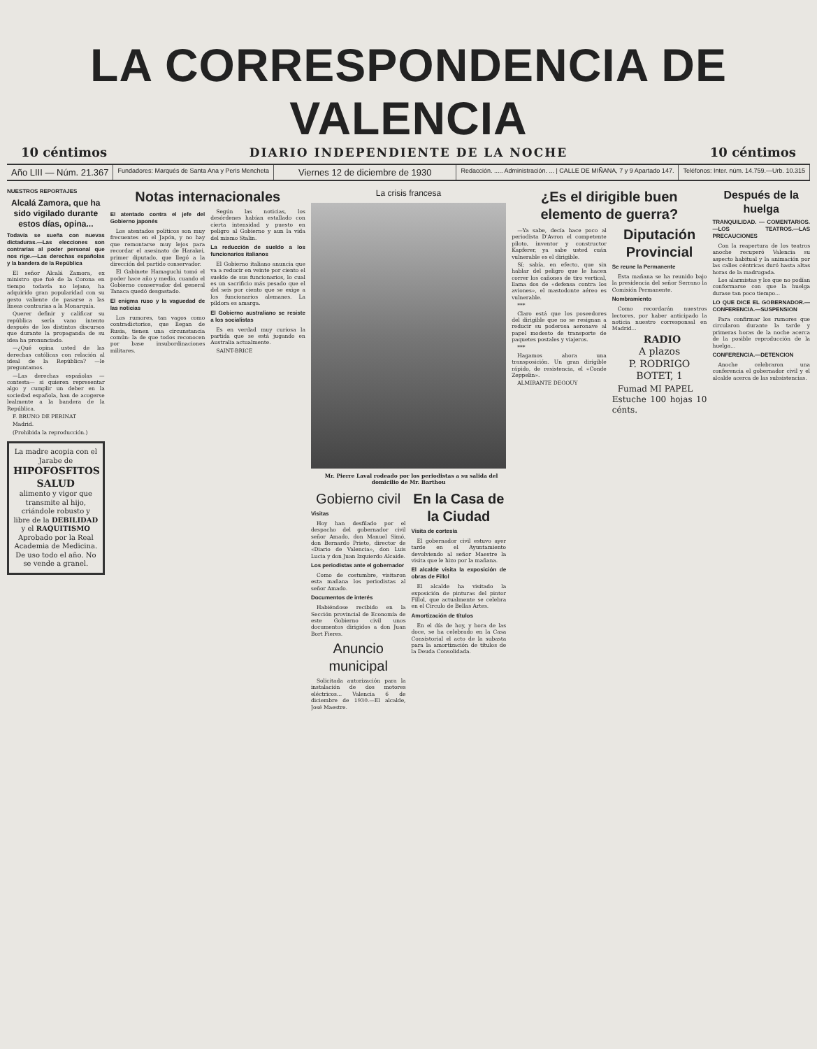LA CORRESPONDENCIA DE VALENCIA
10 céntimos DIARIO INDEPENDIENTE DE LA NOCHE 10 céntimos
Año LIII — Núm. 21.367
Fundadores: Marqués de Santa Ana y Peris Mencheta
Viernes 12 de diciembre de 1930
Redacción. ..... Administración. ... | CALLE DE MIÑANA, 7 y 9 Apartado 147.
Teléfonos: Inter. núm. 14.759.—Urb. 10.315
NUESTROS REPORTAJES
Alcalá Zamora, que ha sido vigilado durante estos días, opina...
Todavía se sueña con nuevas dictaduras.—Las elecciones son contrarias al poder personal que nos rige.—Las derechas españolas y la bandera de la República
El señor Alcalá Zamora, ex ministro que fué de la Corona en tiempo todavía no lejano, ha adquirido gran popularidad con su gesto valiente de pasarse a las líneas contrarias a la Monarquía.
Querer definir y calificar su república sería vano intento después de los distintos discursos que durante la propaganda de su idea ha pronunciado.
—¿Qué opina usted de las derechas católicas con relación al ideal de la República? —le preguntamos.
—Las derechas españolas —contesta— si quieren representar algo y cumplir un deber en la sociedad española, han de acogerse lealmente a la bandera de la República.
F. BRUNO DE PERINAT
Madrid.
(Prohibida la reproducción.)
La madre acopia con el Jarabe de
HIPOFOSFITOS SALUD
alimento y vigor que transmite al hijo, criándole robusto y libre de la DEBILIDAD y el RAQUITISMO
Aprobado por la Real Academia de Medicina.
De uso todo el año. No se vende a granel.
Notas internacionales
El atentado contra el jefe del Gobierno japonés
Los atentados políticos son muy frecuentes en el Japón, y no hay que remontarse muy lejos para recordar el asesinato de Harakei, primer diputado, que llegó a la dirección del partido conservador.
El Gabinete Hamaguchi tomó el poder hace año y medio, cuando el Gobierno conservador del general Tanaca quedó desgastado.
El enigma ruso y la vaguedad de las noticias
Los rumores, tan vagos como contradictorios, que llegan de Rusia, tienen una circunstancia común: la de que todos reconocen por base insubordinaciones militares.
Según las noticias, los desórdenes habían estallado con cierta intensidad y puesto en peligro al Gobierno y aun la vida del mismo Stalin.
La reducción de sueldo a los funcionarios italianos
El Gobierno italiano anuncia que va a reducir en veinte por ciento el sueldo de sus funcionarios, lo cual es un sacrificio más pesado que el del seis por ciento que se exige a los funcionarios alemanes. La píldora es amarga.
El Gobierno australiano se resiste a los socialistas
Es en verdad muy curiosa la partida que se está jugando en Australia actualmente.
SAINT-BRICE
La crisis francesa
Mr. Pierre Laval rodeado por los periodistas a su salida del domicilio de Mr. Barthou
Gobierno civil
Visitas
Hoy han desfilado por el despacho del gobernador civil señor Amado, don Manuel Simó, don Bernardo Prieto, director de «Diario de Valencia», don Luis Lucia y don Juan Izquierdo Alcaide.
Los periodistas ante el gobernador
Como de costumbre, visitaron esta mañana los periodistas al señor Amado.
Documentos de interés
Habiéndose recibido en la Sección provincial de Economía de este Gobierno civil unos documentos dirigidos a don Juan Bort Fieres.
Anuncio municipal
Solicitada autorización para la instalación de dos motores eléctricos... Valencia 6 de diciembre de 1930.—El alcalde, José Maestre.
En la Casa de la Ciudad
Visita de cortesía
El gobernador civil estuvo ayer tarde en el Ayuntamiento devolviendo al señor Maestre la visita que le hizo por la mañana.
El alcalde visita la exposición de obras de Fillol
El alcalde ha visitado la exposición de pinturas del pintor Fillol, que actualmente se celebra en el Círculo de Bellas Artes.
Amortización de títulos
En el día de hoy, y hora de las doce, se ha celebrado en la Casa Consistorial el acto de la subasta para la amortización de títulos de la Deuda Consolidada.
¿Es el dirigible buen elemento de guerra?
—Ya sabe, decía hace poco al periodista D'Avron el competente piloto, inventor y constructor Kapferer, ya sabe usted cuán vulnerable es el dirigible.
Sí; sabía, en efecto, que sin hablar del peligro que le hacen correr los cañones de tiro vertical, llama dos de «defensa contra los aviones», el mastodonte aéreo es vulnerable.
***
Claro está que los poseedores del dirigible que no se resignan a reducir su poderosa aeronave al papel modesto de transporte de paquetes postales y viajeros.
***
Hagamos ahora una transposición. Un gran dirigible rápido, de resistencia, el «Conde Zeppelin».
ALMIRANTE DEGOUY
Diputación Provincial
Se reune la Permanente
Esta mañana se ha reunido bajo la presidencia del señor Serrano la Comisión Permanente.
Nombramiento
Como recordarán nuestros lectores, por haber anticipado la noticia nuestro corresponsal en Madrid...
RADIO
A plazos
P. RODRIGO BOTET, 1
Fumad MI PAPEL
Estuche 100 hojas 10 cénts.
Después de la huelga
TRANQUILIDAD. — COMENTARIOS.—LOS TEATROS.—LAS PRECAUCIONES
Con la reapertura de los teatros anoche recuperó Valencia su aspecto habitual y la animación por las calles céntricas duró hasta altas horas de la madrugada.
Los alarmistas y los que no podían conformarse con que la huelga durase tan poco tiempo...
LO QUE DICE EL GOBERNADOR.—CONFERENCIA.—SUSPENSION
Para confirmar los rumores que circularon durante la tarde y primeras horas de la noche acerca de la posible reproducción de la huelga...
CONFERENCIA.—DETENCION
Anoche celebraron una conferencia el gobernador civil y el alcalde acerca de las subsistencias.